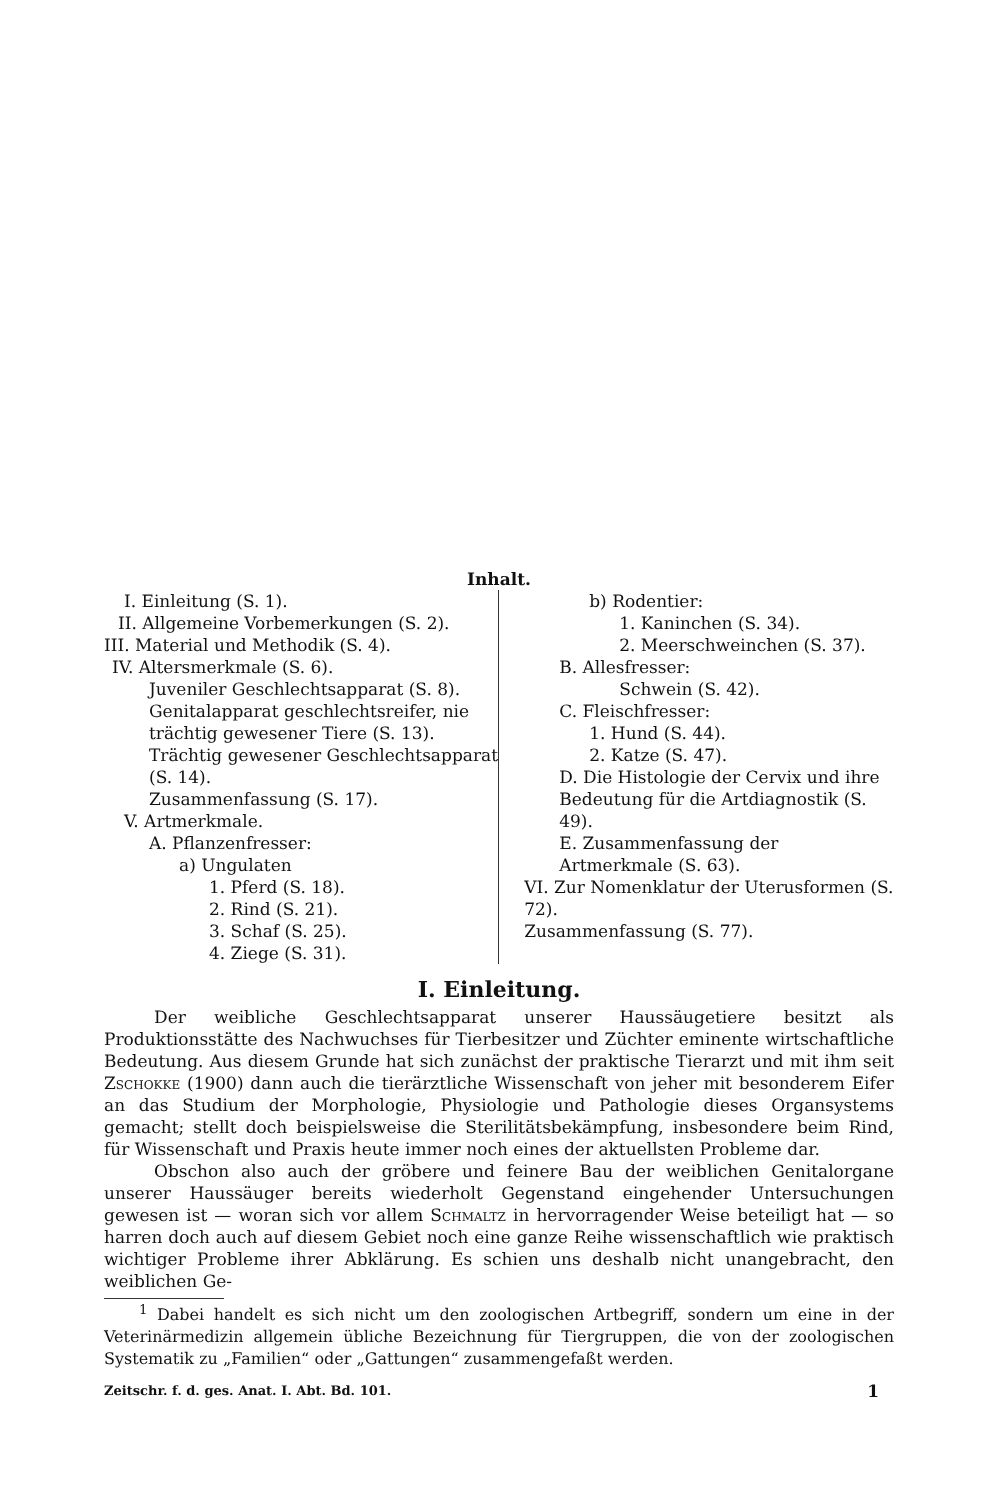Inhalt.
I. Einleitung (S. 1).
II. Allgemeine Vorbemerkungen (S. 2).
III. Material und Methodik (S. 4).
IV. Altersmerkmale (S. 6).
Juveniler Geschlechtsapparat (S. 8).
Genitalapparat geschlechtsreifer, nie trächtig gewesener Tiere (S. 13).
Trächtig gewesener Geschlechtsapparat (S. 14).
Zusammenfassung (S. 17).
V. Artmerkmale.
A. Pflanzenfresser:
a) Ungulaten
1. Pferd (S. 18).
2. Rind (S. 21).
3. Schaf (S. 25).
4. Ziege (S. 31).
b) Rodentier:
1. Kaninchen (S. 34).
2. Meerschweinchen (S. 37).
B. Allesfresser:
Schwein (S. 42).
C. Fleischfresser:
1. Hund (S. 44).
2. Katze (S. 47).
D. Die Histologie der Cervix und ihre Bedeutung für die Artdiagnostik (S. 49).
E. Zusammenfassung der Artmerkmale (S. 63).
VI. Zur Nomenklatur der Uterusformen (S. 72).
Zusammenfassung (S. 77).
I. Einleitung.
Der weibliche Geschlechtsapparat unserer Haussäugetiere besitzt als Produktionsstätte des Nachwuchses für Tierbesitzer und Züchter eminente wirtschaftliche Bedeutung. Aus diesem Grunde hat sich zunächst der praktische Tierarzt und mit ihm seit Zschokke (1900) dann auch die tierärztliche Wissenschaft von jeher mit besonderem Eifer an das Studium der Morphologie, Physiologie und Pathologie dieses Organsystems gemacht; stellt doch beispielsweise die Sterilitätsbekämpfung, insbesondere beim Rind, für Wissenschaft und Praxis heute immer noch eines der aktuellsten Probleme dar.
Obschon also auch der gröbere und feinere Bau der weiblichen Genitalorgane unserer Haussäuger bereits wiederholt Gegenstand eingehender Untersuchungen gewesen ist — woran sich vor allem Schmaltz in hervorragender Weise beteiligt hat — so harren doch auch auf diesem Gebiet noch eine ganze Reihe wissenschaftlich wie praktisch wichtiger Probleme ihrer Abklärung. Es schien uns deshalb nicht unangebracht, den weiblichen Ge-
<sup>1</sup> Dabei handelt es sich nicht um den zoologischen Artbegriff, sondern um eine in der Veterinärmedizin allgemein übliche Bezeichnung für Tiergruppen, die von der zoologischen Systematik zu „Familien“ oder „Gattungen“ zusammengefaßt werden.
Zeitschr. f. d. ges. Anat. I. Abt. Bd. 101. 1